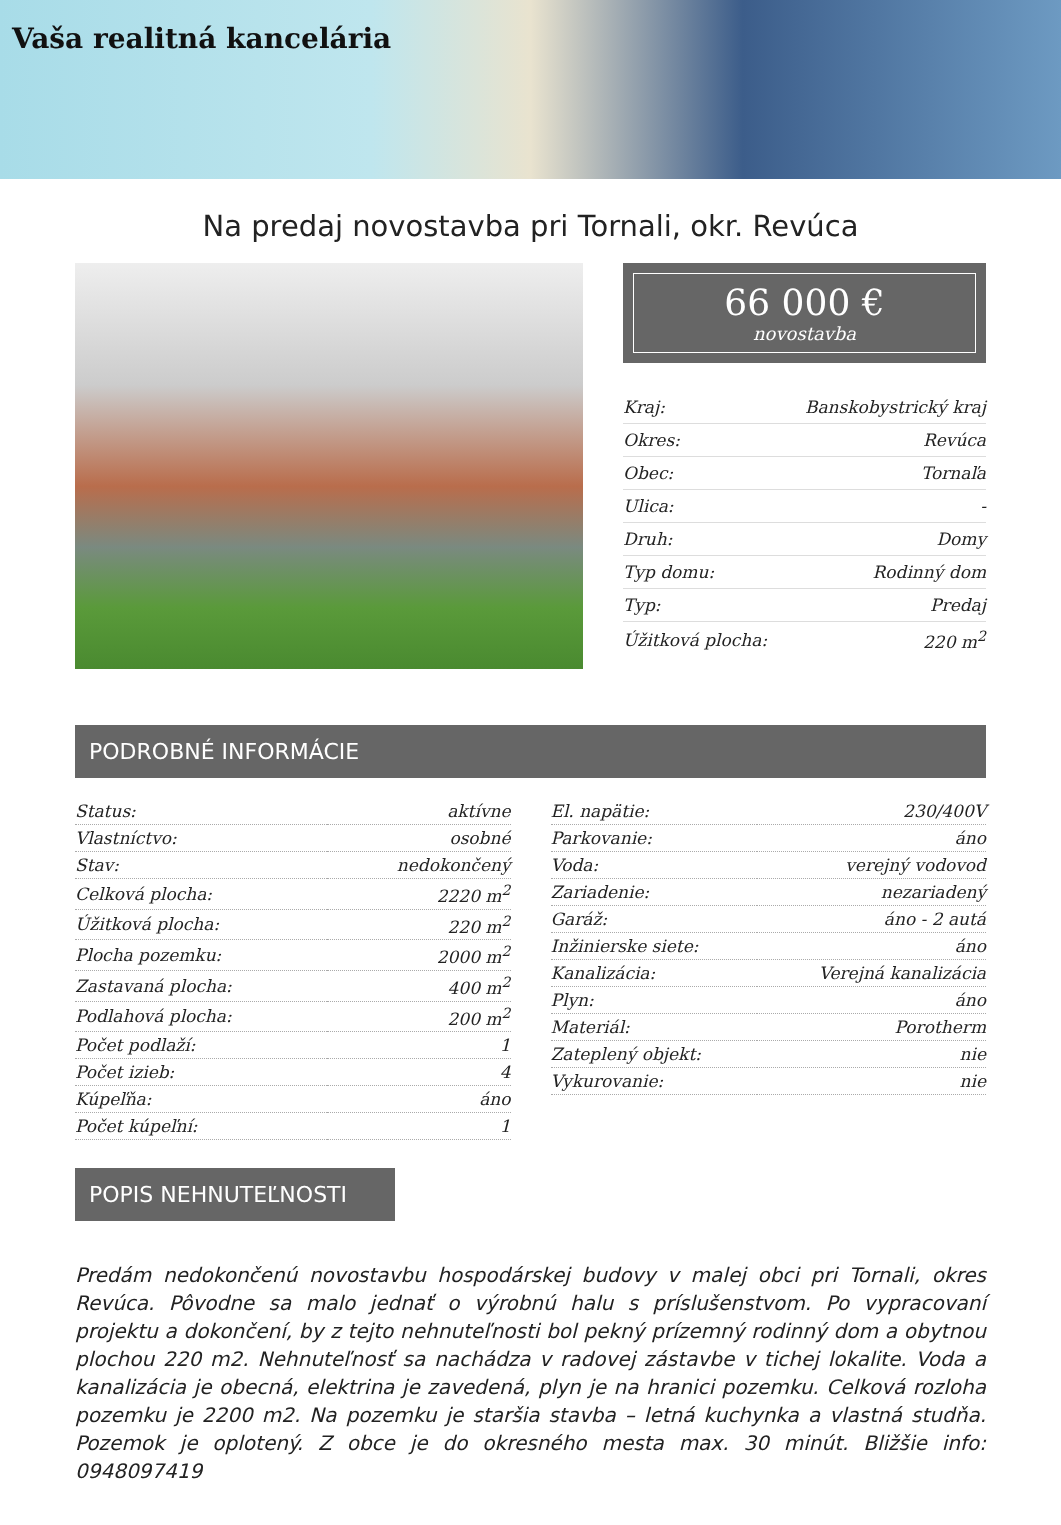Vaša realitná kancelária
Na predaj novostavba pri Tornali, okr. Revúca
66 000 €
novostavba
| Kraj: | Banskobystrický kraj |
| Okres: | Revúca |
| Obec: | Tornaľa |
| Ulica: | - |
| Druh: | Domy |
| Typ domu: | Rodinný dom |
| Typ: | Predaj |
| Úžitková plocha: | 220 m<sup>2</sup> |
PODROBNÉ INFORMÁCIE
| Status: | aktívne |
| Vlastníctvo: | osobné |
| Stav: | nedokončený |
| Celková plocha: | 2220 m<sup>2</sup> |
| Úžitková plocha: | 220 m<sup>2</sup> |
| Plocha pozemku: | 2000 m<sup>2</sup> |
| Zastavaná plocha: | 400 m<sup>2</sup> |
| Podlahová plocha: | 200 m<sup>2</sup> |
| Počet podlaží: | 1 |
| Počet izieb: | 4 |
| Kúpeľňa: | áno |
| Počet kúpeľní: | 1 |
| El. napätie: | 230/400V |
| Parkovanie: | áno |
| Voda: | verejný vodovod |
| Zariadenie: | nezariadený |
| Garáž: | áno - 2 autá |
| Inžinierske siete: | áno |
| Kanalizácia: | Verejná kanalizácia |
| Plyn: | áno |
| Materiál: | Porotherm |
| Zateplený objekt: | nie |
| Vykurovanie: | nie |
POPIS NEHNUTEĽNOSTI
Predám nedokončenú novostavbu hospodárskej budovy v malej obci pri Tornali, okres Revúca. Pôvodne sa malo jednať o výrobnú halu s príslušenstvom. Po vypracovaní projektu a dokončení, by z tejto nehnuteľnosti bol pekný prízemný rodinný dom a obytnou plochou 220 m2. Nehnuteľnosť sa nachádza v radovej zástavbe v tichej lokalite. Voda a kanalizácia je obecná, elektrina je zavedená, plyn je na hranici pozemku. Celková rozloha pozemku je 2200 m2. Na pozemku je staršia stavba – letná kuchynka a vlastná studňa. Pozemok je oplotený. Z obce je do okresného mesta max. 30 minút. Bližšie info: 0948097419